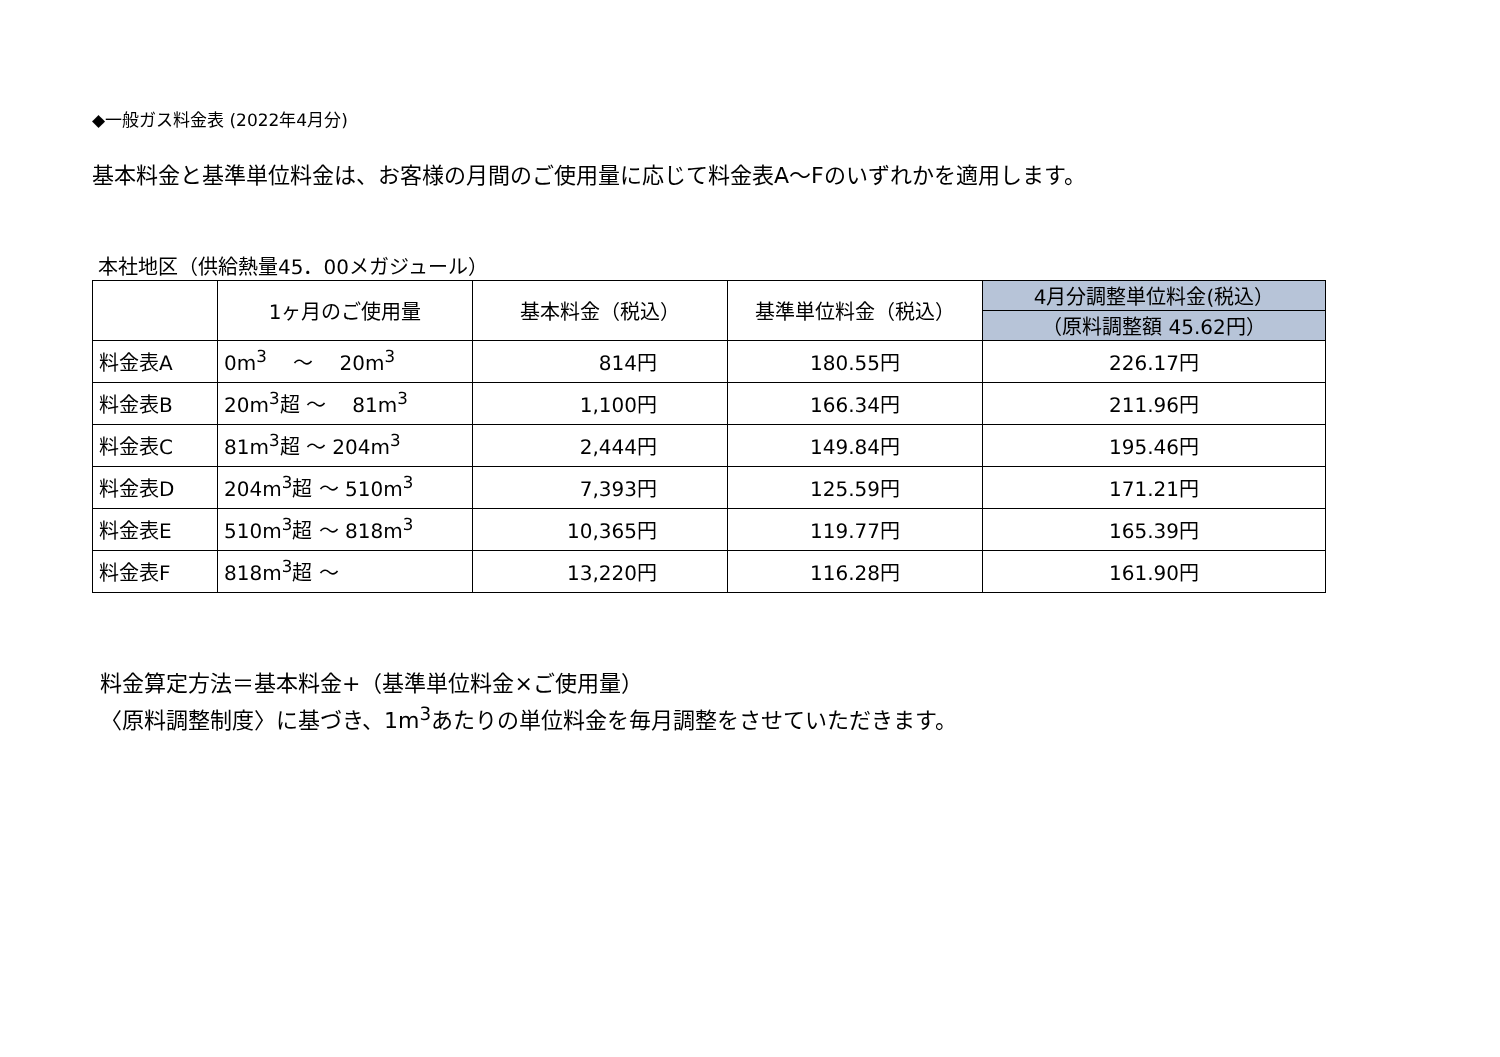◆一般ガス料金表 (2022年4月分)
基本料金と基準単位料金は、お客様の月間のご使用量に応じて料金表A～Fのいずれかを適用します。
本社地区（供給熱量45．00メガジュール）
| | 1ヶ月のご使用量 | 基本料金（税込） | 基準単位料金（税込） | 4月分調整単位料金(税込） |
| --- | --- | --- | --- | --- |
| | | | | （原料調整額 45.62円） |
| 料金表A | 0m<sup>3</sup> ～ 20m<sup>3</sup> | 814円 | 180.55円 | 226.17円 |
| 料金表B | 20m<sup>3</sup>超 ～ 81m<sup>3</sup> | 1,100円 | 166.34円 | 211.96円 |
| 料金表C | 81m<sup>3</sup>超 ～ 204m<sup>3</sup> | 2,444円 | 149.84円 | 195.46円 |
| 料金表D | 204m<sup>3</sup>超 ～ 510m<sup>3</sup> | 7,393円 | 125.59円 | 171.21円 |
| 料金表E | 510m<sup>3</sup>超 ～ 818m<sup>3</sup> | 10,365円 | 119.77円 | 165.39円 |
| 料金表F | 818m<sup>3</sup>超 ～ | 13,220円 | 116.28円 | 161.90円 |
料金算定方法＝基本料金+（基準単位料金×ご使用量）
〈原料調整制度〉に基づき、1m<sup>3</sup>あたりの単位料金を毎月調整をさせていただきます。